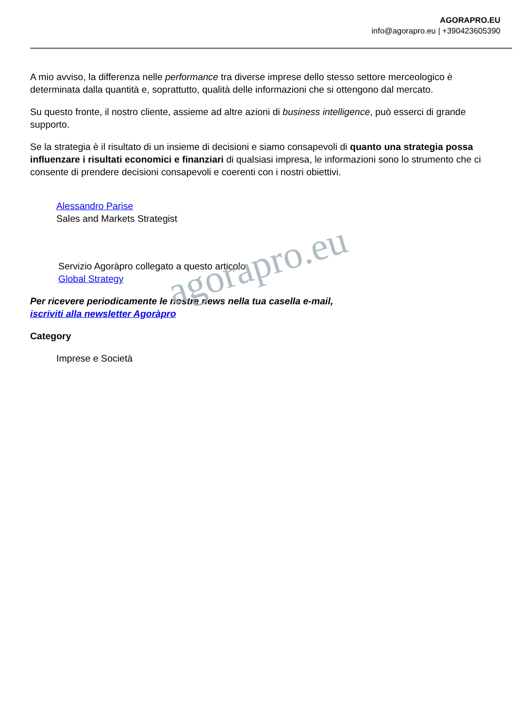AGORAPRO.EU
info@agorapro.eu | +390423605390
A mio avviso, la differenza nelle performance tra diverse imprese dello stesso settore merceologico è determinata dalla quantità e, soprattutto, qualità delle informazioni che si ottengono dal mercato.
Su questo fronte, il nostro cliente, assieme ad altre azioni di business intelligence, può esserci di grande supporto.
Se la strategia è il risultato di un insieme di decisioni e siamo consapevoli di quanto una strategia possa influenzare i risultati economici e finanziari di qualsiasi impresa, le informazioni sono lo strumento che ci consente di prendere decisioni consapevoli e coerenti con i nostri obiettivi.
Alessandro Parise
Sales and Markets Strategist
Servizio Agoràpro collegato a questo articolo:
Global Strategy
Per ricevere periodicamente le nostre news nella tua casella e-mail,
iscriviti alla newsletter Agoràpro
Category
Imprese e Società
agorapro.eu